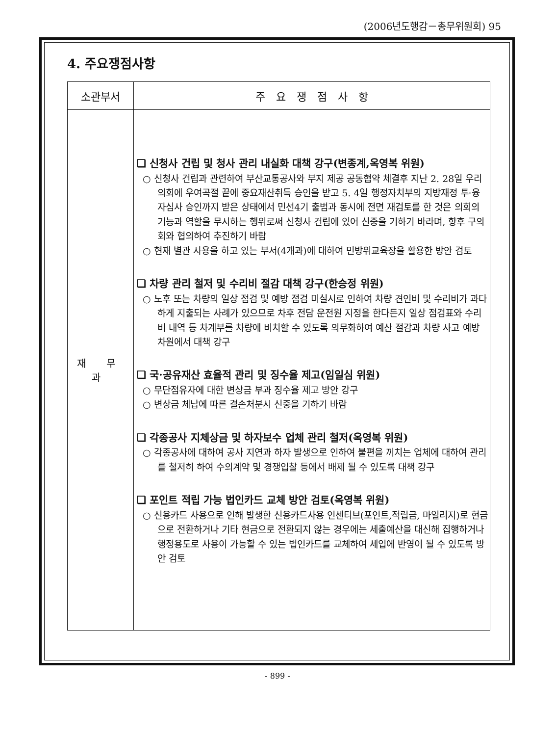(2006년도행감－총무위원회) 95
4. 주요쟁점사항
| 소관부서 | 주 요 쟁 점 사 항 |
| --- | --- |
| 재 무 과 | ❏ 신청사 건립 및 청사 관리 내실화 대책 강구(변종계,옥영복 위원) ○ 신청사 건립과 관련하여 부산교통공사와 부지 제공 공동협약 체결후 지난 2. 28일 우리 의회에 우여곡절 끝에 중요재산취득 승인을 받고 5. 4일 행정자치부의 지방재정 투·융자심사 승인까지 받은 상태에서 민선4기 출범과 동시에 전면 재검토를 한 것은 의회의 기능과 역할을 무시하는 행위로써 신청사 건립에 있어 신중을 기하기 바라며, 향후 구의회와 협의하여 추진하기 바람 ○ 현재 별관 사용을 하고 있는 부서(4개과)에 대하여 민방위교육장을 활용한 방안 검토 ❏ 차량 관리 철저 및 수리비 절감 대책 강구(한승정 위원) ○ 노후 또는 차량의 일상 점검 및 예방 점검 미실시로 인하여 차량 견인비 및 수리비가 과다하게 지출되는 사례가 있으므로 차후 전담 운전원 지정을 한다든지 일상 점검표와 수리비 내역 등 차계부를 차량에 비치할 수 있도록 의무화하여 예산 절감과 차량 사고 예방 차원에서 대책 강구 ❏ 국·공유재산 효율적 관리 및 징수율 제고(임일심 위원) ○ 무단점유자에 대한 변상금 부과 징수율 제고 방안 강구 ○ 변상금 체납에 따른 결손처분시 신중을 기하기 바람 ❏ 각종공사 지체상금 및 하자보수 업체 관리 철저(옥영복 위원) ○ 각종공사에 대하여 공사 지연과 하자 발생으로 인하여 불편을 끼치는 업체에 대하여 관리를 철저히 하여 수의계약 및 경쟁입찰 등에서 배제 될 수 있도록 대책 강구 ❏ 포인트 적립 가능 법인카드 교체 방안 검토(옥영복 위원) ○ 신용카드 사용으로 인해 발생한 신용카드사용 인센티브(포인트,적립금, 마일리지)로 현금으로 전환하거나 기타 현금으로 전환되지 않는 경우에는 세출예산을 대신해 집행하거나 행정용도로 사용이 가능할 수 있는 법인카드를 교체하여 세입에 반영이 될 수 있도록 방안 검토 |
- 899 -